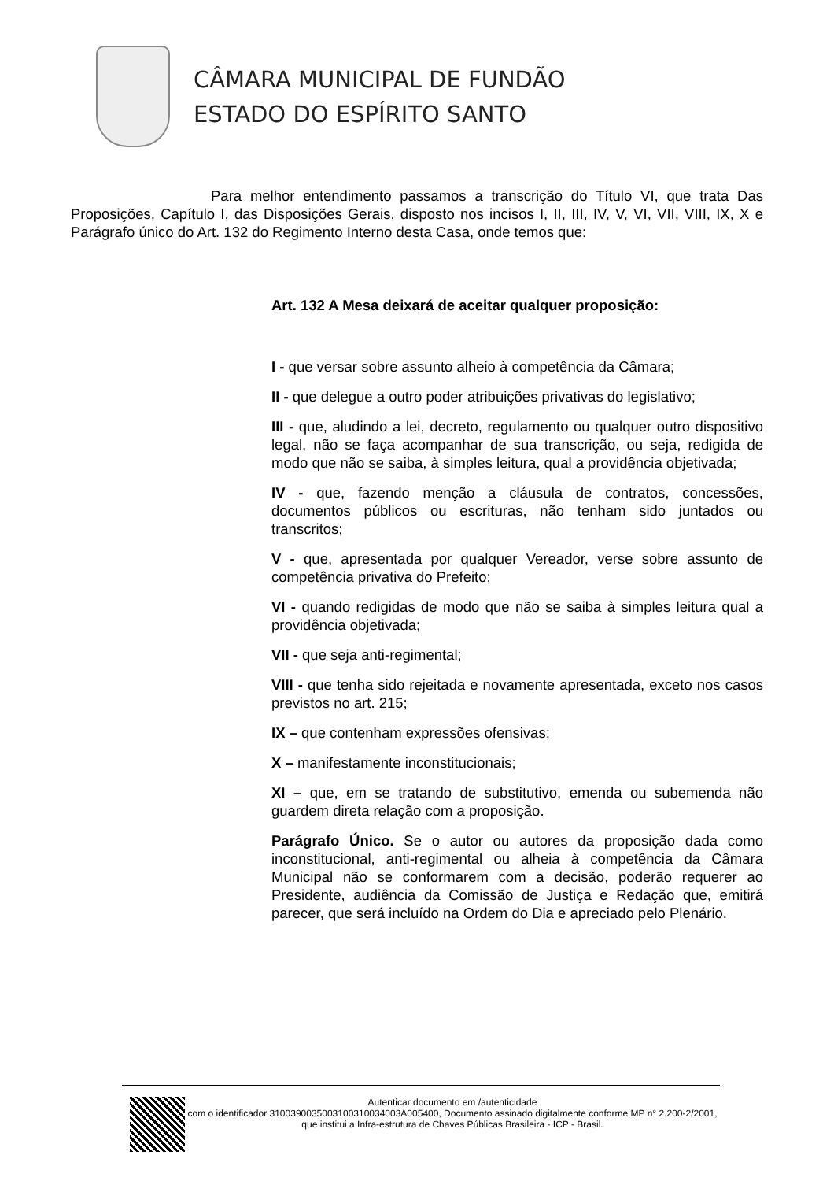CÂMARA MUNICIPAL DE FUNDÃO
ESTADO DO ESPÍRITO SANTO
Para melhor entendimento passamos a transcrição do Título VI, que trata Das Proposições, Capítulo I, das Disposições Gerais, disposto nos incisos I, II, III, IV, V, VI, VII, VIII, IX, X e Parágrafo único do Art. 132 do Regimento Interno desta Casa, onde temos que:
Art. 132 A Mesa deixará de aceitar qualquer proposição:
I - que versar sobre assunto alheio à competência da Câmara;
II - que delegue a outro poder atribuições privativas do legislativo;
III - que, aludindo a lei, decreto, regulamento ou qualquer outro dispositivo legal, não se faça acompanhar de sua transcrição, ou seja, redigida de modo que não se saiba, à simples leitura, qual a providência objetivada;
IV - que, fazendo menção a cláusula de contratos, concessões, documentos públicos ou escrituras, não tenham sido juntados ou transcritos;
V - que, apresentada por qualquer Vereador, verse sobre assunto de competência privativa do Prefeito;
VI - quando redigidas de modo que não se saiba à simples leitura qual a providência objetivada;
VII - que seja anti-regimental;
VIII - que tenha sido rejeitada e novamente apresentada, exceto nos casos previstos no art. 215;
IX – que contenham expressões ofensivas;
X – manifestamente inconstitucionais;
XI – que, em se tratando de substitutivo, emenda ou subemenda não guardem direta relação com a proposição.
Parágrafo Único. Se o autor ou autores da proposição dada como inconstitucional, anti-regimental ou alheia à competência da Câmara Municipal não se conformarem com a decisão, poderão requerer ao Presidente, audiência da Comissão de Justiça e Redação que, emitirá parecer, que será incluído na Ordem do Dia e apreciado pelo Plenário.
Autenticar documento em /autenticidade
com o identificador 3100390035003100310034003A005400, Documento assinado digitalmente conforme MP n° 2.200-2/2001, que institui a Infra-estrutura de Chaves Públicas Brasileira - ICP - Brasil.